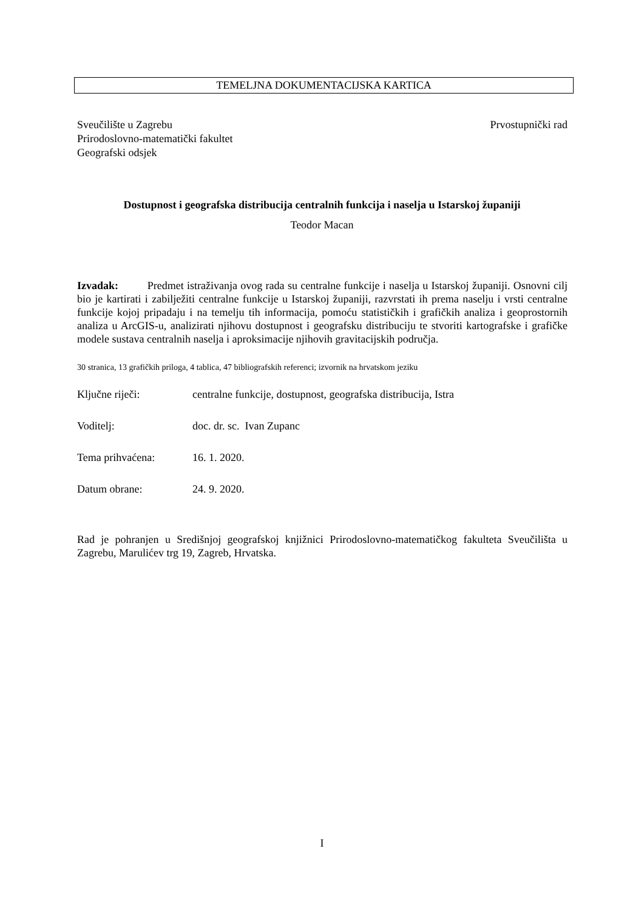TEMELJNA DOKUMENTACIJSKA KARTICA
Sveučilište u Zagrebu
Prirodoslovno-matematički fakultet
Geografski odsjek
Prvostupnički rad
Dostupnost i geografska distribucija centralnih funkcija i naselja u Istarskoj županiji
Teodor Macan
Izvadak: Predmet istraživanja ovog rada su centralne funkcije i naselja u Istarskoj županiji. Osnovni cilj bio je kartirati i zabilježiti centralne funkcije u Istarskoj županiji, razvrstati ih prema naselju i vrsti centralne funkcije kojoj pripadaju i na temelju tih informacija, pomoću statističkih i grafičkih analiza i geoprostornih analiza u ArcGIS-u, analizirati njihovu dostupnost i geografsku distribuciju te stvoriti kartografske i grafičke modele sustava centralnih naselja i aproksimacije njihovih gravitacijskih područja.
30 stranica, 13 grafičkih priloga, 4 tablica, 47 bibliografskih referenci; izvornik na hrvatskom jeziku
Ključne riječi: centralne funkcije, dostupnost, geografska distribucija, Istra
Voditelj: doc. dr. sc. Ivan Zupanc
Tema prihvaćena: 16. 1. 2020.
Datum obrane: 24. 9. 2020.
Rad je pohranjen u Središnjoj geografskoj knjižnici Prirodoslovno-matematičkog fakulteta Sveučilišta u Zagrebu, Marulićev trg 19, Zagreb, Hrvatska.
I